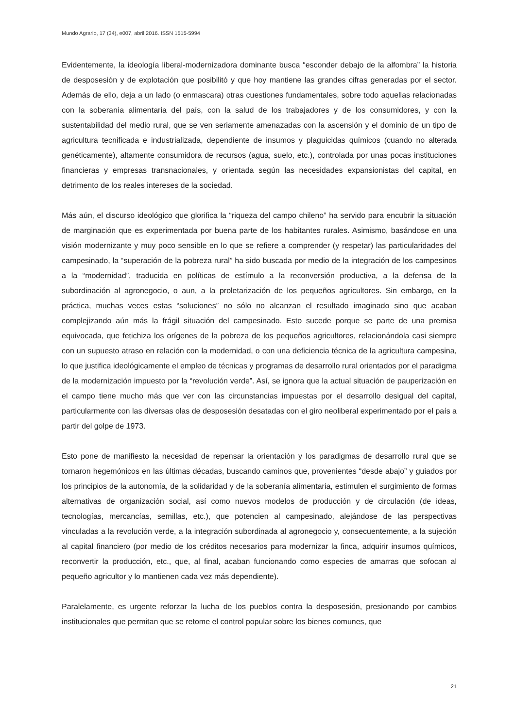Mundo Agrario, 17 (34), e007, abril 2016. ISSN 1515-5994
Evidentemente, la ideología liberal-modernizadora dominante busca “esconder debajo de la alfombra” la historia de desposesión y de explotación que posibilitó y que hoy mantiene las grandes cifras generadas por el sector. Además de ello, deja a un lado (o enmascara) otras cuestiones fundamentales, sobre todo aquellas relacionadas con la soberanía alimentaria del país, con la salud de los trabajadores y de los consumidores, y con la sustentabilidad del medio rural, que se ven seriamente amenazadas con la ascensión y el dominio de un tipo de agricultura tecnificada e industrializada, dependiente de insumos y plaguicidas químicos (cuando no alterada genéticamente), altamente consumidora de recursos (agua, suelo, etc.), controlada por unas pocas instituciones financieras y empresas transnacionales, y orientada según las necesidades expansionistas del capital, en detrimento de los reales intereses de la sociedad.
Más aún, el discurso ideológico que glorifica la “riqueza del campo chileno” ha servido para encubrir la situación de marginación que es experimentada por buena parte de los habitantes rurales. Asimismo, basándose en una visión modernizante y muy poco sensible en lo que se refiere a comprender (y respetar) las particularidades del campesinado, la “superación de la pobreza rural” ha sido buscada por medio de la integración de los campesinos a la “modernidad”, traducida en políticas de estímulo a la reconversión productiva, a la defensa de la subordinación al agronegocio, o aun, a la proletarización de los pequeños agricultores. Sin embargo, en la práctica, muchas veces estas “soluciones” no sólo no alcanzan el resultado imaginado sino que acaban complejizando aún más la frágil situación del campesinado. Esto sucede porque se parte de una premisa equivocada, que fetichiza los orígenes de la pobreza de los pequeños agricultores, relacionándola casi siempre con un supuesto atraso en relación con la modernidad, o con una deficiencia técnica de la agricultura campesina, lo que justifica ideológicamente el empleo de técnicas y programas de desarrollo rural orientados por el paradigma de la modernización impuesto por la “revolución verde”. Así, se ignora que la actual situación de pauperización en el campo tiene mucho más que ver con las circunstancias impuestas por el desarrollo desigual del capital, particularmente con las diversas olas de desposesión desatadas con el giro neoliberal experimentado por el país a partir del golpe de 1973.
Esto pone de manifiesto la necesidad de repensar la orientación y los paradigmas de desarrollo rural que se tornaron hegemónicos en las últimas décadas, buscando caminos que, provenientes “desde abajo” y guiados por los principios de la autonomía, de la solidaridad y de la soberanía alimentaria, estimulen el surgimiento de formas alternativas de organización social, así como nuevos modelos de producción y de circulación (de ideas, tecnologías, mercancías, semillas, etc.), que potencien al campesinado, alejándose de las perspectivas vinculadas a la revolución verde, a la integración subordinada al agronegocio y, consecuentemente, a la sujeción al capital financiero (por medio de los créditos necesarios para modernizar la finca, adquirir insumos químicos, reconvertir la producción, etc., que, al final, acaban funcionando como especies de amarras que sofocan al pequeño agricultor y lo mantienen cada vez más dependiente).
Paralelamente, es urgente reforzar la lucha de los pueblos contra la desposesión, presionando por cambios institucionales que permitan que se retome el control popular sobre los bienes comunes, que
21